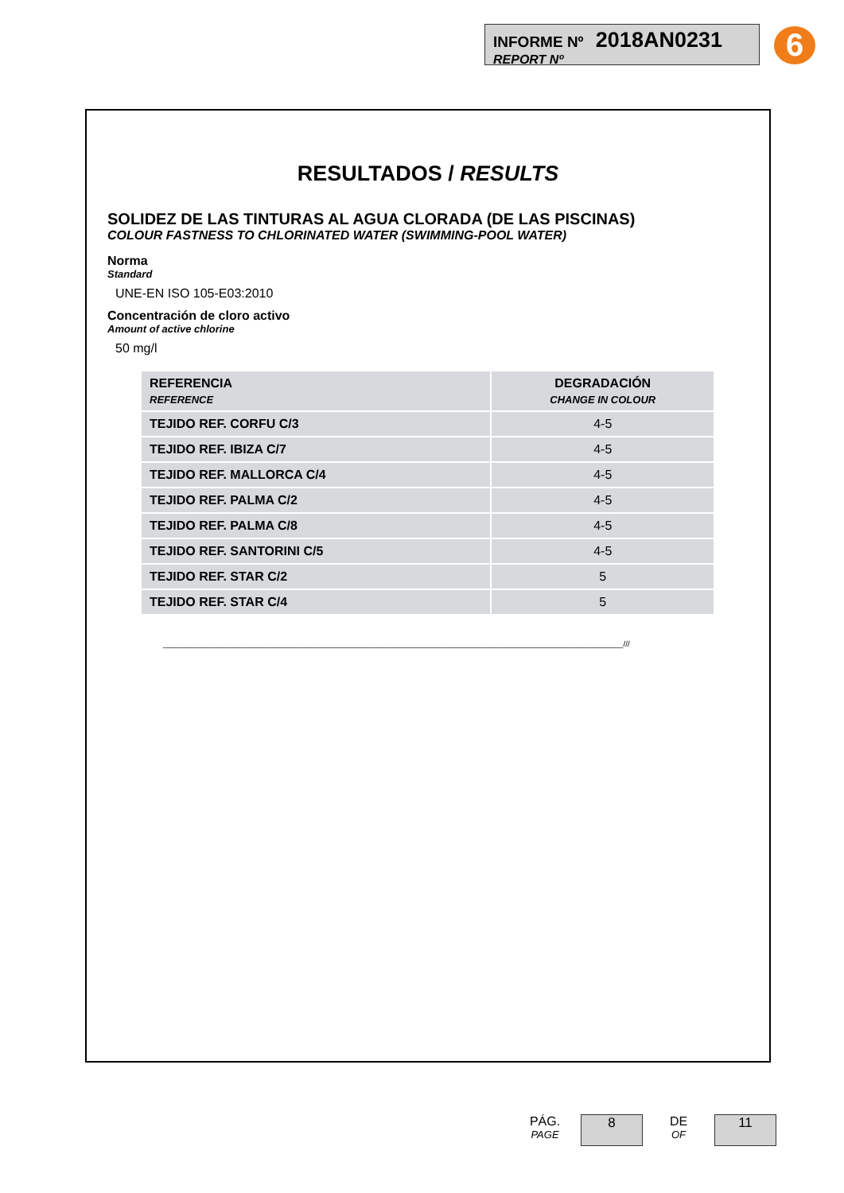INFORME Nº 2018AN0231
REPORT Nº
6
RESULTADOS / RESULTS
SOLIDEZ DE LAS TINTURAS AL AGUA CLORADA (DE LAS PISCINAS)
COLOUR FASTNESS TO CHLORINATED WATER (SWIMMING-POOL WATER)
Norma
Standard
UNE-EN ISO 105-E03:2010
Concentración de cloro activo
Amount of active chlorine
50 mg/l
| REFERENCIA REFERENCE | DEGRADACIÓN CHANGE IN COLOUR |
| --- | --- |
| TEJIDO REF. CORFU C/3 | 4-5 |
| TEJIDO REF. IBIZA C/7 | 4-5 |
| TEJIDO REF. MALLORCA C/4 | 4-5 |
| TEJIDO REF. PALMA C/2 | 4-5 |
| TEJIDO REF. PALMA C/8 | 4-5 |
| TEJIDO REF. SANTORINI C/5 | 4-5 |
| TEJIDO REF. STAR C/2 | 5 |
| TEJIDO REF. STAR C/4 | 5 |
________________________________________________________________________________________________________///
PÁG.
PAGE
8
DE
OF
11